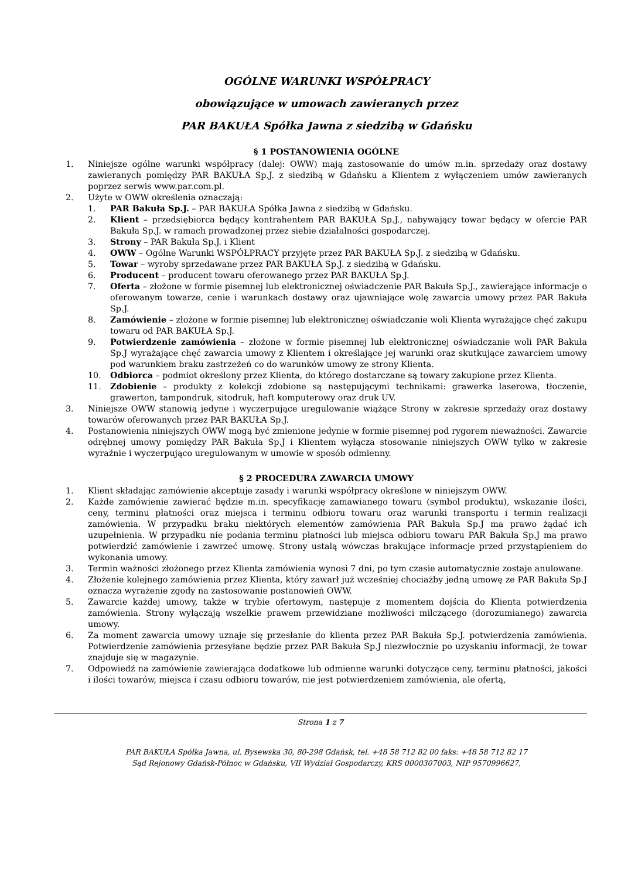OGÓLNE WARUNKI WSPÓŁPRACY
obowiązujące w umowach zawieranych przez
PAR BAKUŁA Spółka Jawna z siedzibą w Gdańsku
§ 1 POSTANOWIENIA OGÓLNE
1. Niniejsze ogólne warunki współpracy (dalej: OWW) mają zastosowanie do umów m.in. sprzedaży oraz dostawy zawieranych pomiędzy PAR BAKUŁA Sp.J. z siedzibą w Gdańsku a Klientem z wyłączeniem umów zawieranych poprzez serwis www.par.com.pl.
2. Użyte w OWW określenia oznaczają:
1. PAR Bakuła Sp.J. – PAR BAKUŁA Spółka Jawna z siedzibą w Gdańsku.
2. Klient – przedsiębiorca będący kontrahentem PAR BAKUŁA Sp.J., nabywający towar będący w ofercie PAR Bakuła Sp.J. w ramach prowadzonej przez siebie działalności gospodarczej.
3. Strony – PAR Bakuła Sp.J. i Klient
4. OWW – Ogólne Warunki WSPÓŁPRACY przyjęte przez PAR BAKUŁA Sp.J. z siedzibą w Gdańsku.
5. Towar – wyroby sprzedawane przez PAR BAKUŁA Sp.J. z siedzibą w Gdańsku.
6. Producent – producent towaru oferowanego przez PAR BAKUŁA Sp.J.
7. Oferta – złożone w formie pisemnej lub elektronicznej oświadczenie PAR Bakuła Sp.J., zawierające informacje o oferowanym towarze, cenie i warunkach dostawy oraz ujawniające wolę zawarcia umowy przez PAR Bakuła Sp.J.
8. Zamówienie – złożone w formie pisemnej lub elektronicznej oświadczanie woli Klienta wyrażające chęć zakupu towaru od PAR BAKUŁA Sp.J.
9. Potwierdzenie zamówienia – złożone w formie pisemnej lub elektronicznej oświadczanie woli PAR Bakuła Sp.J wyrażające chęć zawarcia umowy z Klientem i określające jej warunki oraz skutkujące zawarciem umowy pod warunkiem braku zastrzeżeń co do warunków umowy ze strony Klienta.
10. Odbiorca – podmiot określony przez Klienta, do którego dostarczane są towary zakupione przez Klienta.
11. Zdobienie – produkty z kolekcji zdobione są następującymi technikami: grawerka laserowa, tłoczenie, grawerton, tampondruk, sitodruk, haft komputerowy oraz druk UV.
3. Niniejsze OWW stanowią jedyne i wyczerpujące uregulowanie wiążące Strony w zakresie sprzedaży oraz dostawy towarów oferowanych przez PAR BAKUŁA Sp.J.
4. Postanowienia niniejszych OWW mogą być zmienione jedynie w formie pisemnej pod rygorem nieważności. Zawarcie odrębnej umowy pomiędzy PAR Bakuła Sp.J i Klientem wyłącza stosowanie niniejszych OWW tylko w zakresie wyraźnie i wyczerpująco uregulowanym w umowie w sposób odmienny.
§ 2 PROCEDURA ZAWARCIA UMOWY
1. Klient składając zamówienie akceptuje zasady i warunki współpracy określone w niniejszym OWW.
2. Każde zamówienie zawierać będzie m.in. specyfikację zamawianego towaru (symbol produktu), wskazanie ilości, ceny, terminu płatności oraz miejsca i terminu odbioru towaru oraz warunki transportu i termin realizacji zamówienia. W przypadku braku niektórych elementów zamówienia PAR Bakuła Sp.J ma prawo żądać ich uzupełnienia. W przypadku nie podania terminu płatności lub miejsca odbioru towaru PAR Bakuła Sp.J ma prawo potwierdzić zamówienie i zawrzeć umowę. Strony ustalą wówczas brakujące informacje przed przystąpieniem do wykonania umowy.
3. Termin ważności złożonego przez Klienta zamówienia wynosi 7 dni, po tym czasie automatycznie zostaje anulowane.
4. Złożenie kolejnego zamówienia przez Klienta, który zawarł już wcześniej chociażby jedną umowę ze PAR Bakuła Sp.J oznacza wyrażenie zgody na zastosowanie postanowień OWW.
5. Zawarcie każdej umowy, także w trybie ofertowym, następuje z momentem dojścia do Klienta potwierdzenia zamówienia. Strony wyłączają wszelkie prawem przewidziane możliwości milczącego (dorozumianego) zawarcia umowy.
6. Za moment zawarcia umowy uznaje się przesłanie do klienta przez PAR Bakuła Sp.J. potwierdzenia zamówienia. Potwierdzenie zamówienia przesyłane będzie przez PAR Bakuła Sp.J niezwłocznie po uzyskaniu informacji, że towar znajduje się w magazynie.
7. Odpowiedź na zamówienie zawierająca dodatkowe lub odmienne warunki dotyczące ceny, terminu płatności, jakości i ilości towarów, miejsca i czasu odbioru towarów, nie jest potwierdzeniem zamówienia, ale ofertą,
Strona 1 z 7
PAR BAKUŁA Spółka Jawna, ul. Bysewska 30, 80-298 Gdańsk, tel. +48 58 712 82 00 faks: +48 58 712 82 17
Sąd Rejonowy Gdańsk-Północ w Gdańsku, VII Wydział Gospodarczy, KRS 0000307003, NIP 9570996627,